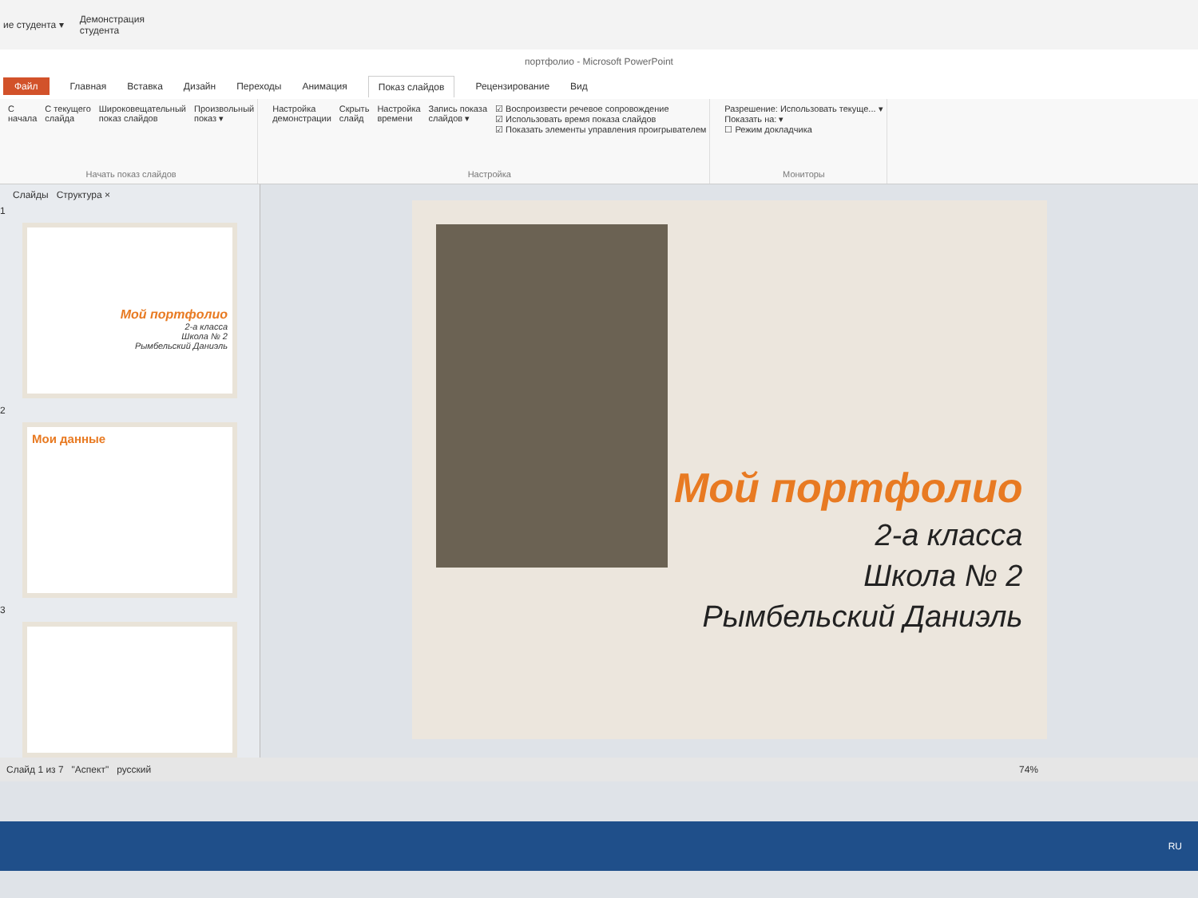ие студента ▾ Демонстрация
студента
портфолио - Microsoft PowerPoint
Файл Главная Вставка Дизайн Переходы Анимация Показ слайдов Рецензирование Вид
С
начала С текущего
слайда Широковещательный
показ слайдов Произвольный
показ ▾
Начать показ слайдов
Настройка
демонстрации Скрыть
слайд Настройка
времени Запись показа
слайдов ▾ ☑ Воспроизвести речевое сопровождение
☑ Использовать время показа слайдов
☑ Показать элементы управления проигрывателем
Настройка
Разрешение: Использовать текуще... ▾
Показать на: ▾
☐ Режим докладчика
Мониторы
Слайды Структура ×
1
Мой портфолио
2-а класса
Школа № 2
Рымбельский Даниэль
2
Мои данные
3
Мой портфолио
2-а класса
Школа № 2
Рымбельский Даниэль
Слайд 1 из 7 "Аспект" русский 74%
RU